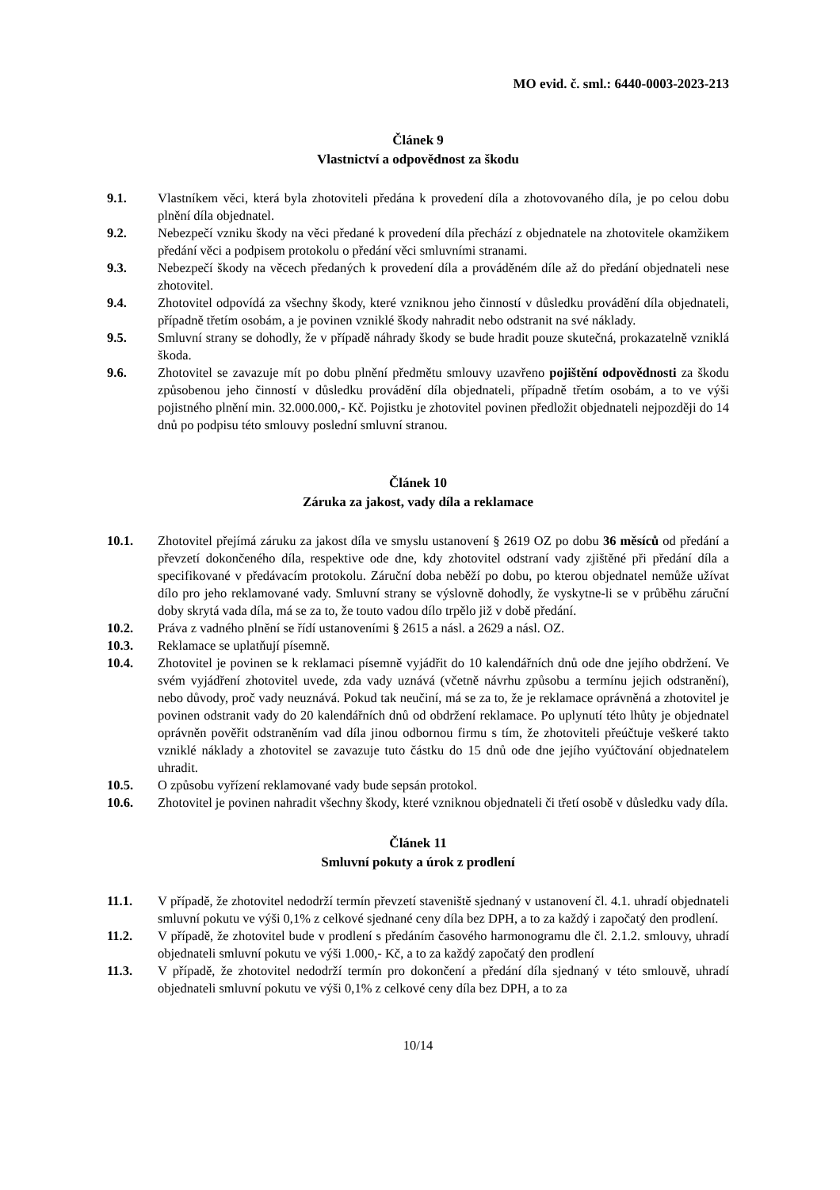MO evid. č. sml.: 6440-0003-2023-213
Článek 9
Vlastnictví a odpovědnost za škodu
9.1. Vlastníkem věci, která byla zhotoviteli předána k provedení díla a zhotovovaného díla, je po celou dobu plnění díla objednatel.
9.2. Nebezpečí vzniku škody na věci předané k provedení díla přechází z objednatele na zhotovitele okamžikem předání věci a podpisem protokolu o předání věci smluvními stranami.
9.3. Nebezpečí škody na věcech předaných k provedení díla a prováděném díle až do předání objednateli nese zhotovitel.
9.4. Zhotovitel odpovídá za všechny škody, které vzniknou jeho činností v důsledku provádění díla objednateli, případně třetím osobám, a je povinen vzniklé škody nahradit nebo odstranit na své náklady.
9.5. Smluvní strany se dohodly, že v případě náhrady škody se bude hradit pouze skutečná, prokazatelně vzniklá škoda.
9.6. Zhotovitel se zavazuje mít po dobu plnění předmětu smlouvy uzavřeno pojištění odpovědnosti za škodu způsobenou jeho činností v důsledku provádění díla objednateli, případně třetím osobám, a to ve výši pojistného plnění min. 32.000.000,- Kč. Pojistku je zhotovitel povinen předložit objednateli nejpozději do 14 dnů po podpisu této smlouvy poslední smluvní stranou.
Článek 10
Záruka za jakost, vady díla a reklamace
10.1. Zhotovitel přejímá záruku za jakost díla ve smyslu ustanovení § 2619 OZ po dobu 36 měsíců od předání a převzetí dokončeného díla, respektive ode dne, kdy zhotovitel odstraní vady zjištěné při předání díla a specifikované v předávacím protokolu. Záruční doba neběží po dobu, po kterou objednatel nemůže užívat dílo pro jeho reklamované vady. Smluvní strany se výslovně dohodly, že vyskytne-li se v průběhu záruční doby skrytá vada díla, má se za to, že touto vadou dílo trpělo již v době předání.
10.2. Práva z vadného plnění se řídí ustanoveními § 2615 a násl. a 2629 a násl. OZ.
10.3. Reklamace se uplatňují písemně.
10.4. Zhotovitel je povinen se k reklamaci písemně vyjádřit do 10 kalendářních dnů ode dne jejího obdržení. Ve svém vyjádření zhotovitel uvede, zda vady uznává (včetně návrhu způsobu a termínu jejich odstranění), nebo důvody, proč vady neuznává. Pokud tak neučiní, má se za to, že je reklamace oprávněná a zhotovitel je povinen odstranit vady do 20 kalendářních dnů od obdržení reklamace. Po uplynutí této lhůty je objednatel oprávněn pověřit odstraněním vad díla jinou odbornou firmu s tím, že zhotoviteli přeúčtuje veškeré takto vzniklé náklady a zhotovitel se zavazuje tuto částku do 15 dnů ode dne jejího vyúčtování objednatelem uhradit.
10.5. O způsobu vyřízení reklamované vady bude sepsán protokol.
10.6. Zhotovitel je povinen nahradit všechny škody, které vzniknou objednateli či třetí osobě v důsledku vady díla.
Článek 11
Smluvní pokuty a úrok z prodlení
11.1. V případě, že zhotovitel nedodrží termín převzetí staveniště sjednaný v ustanovení čl. 4.1. uhradí objednateli smluvní pokutu ve výši 0,1% z celkové sjednané ceny díla bez DPH, a to za každý i započatý den prodlení.
11.2. V případě, že zhotovitel bude v prodlení s předáním časového harmonogramu dle čl. 2.1.2. smlouvy, uhradí objednateli smluvní pokutu ve výši 1.000,- Kč, a to za každý započatý den prodlení
11.3. V případě, že zhotovitel nedodrží termín pro dokončení a předání díla sjednaný v této smlouvě, uhradí objednateli smluvní pokutu ve výši 0,1% z celkové ceny díla bez DPH, a to za
10/14